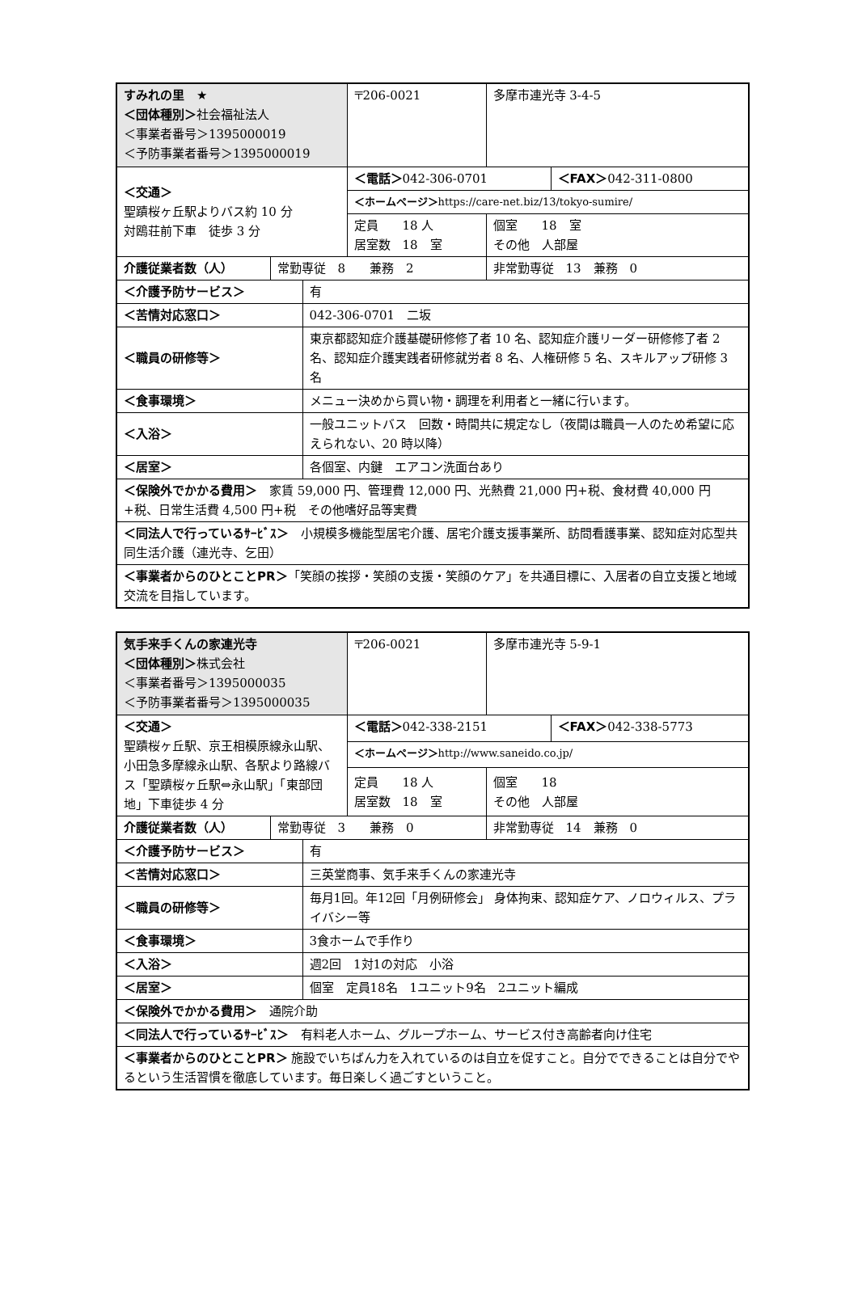| すみれの里 ★ ＜団体種別＞ 社会福祉法人 ＜事業者番号＞1395000019 ＜予防事業者番号＞1395000019 | | | 〒206-0021 | 多摩市連光寺 3-4-5 | |
| ＜交通＞ 聖蹟桜ヶ丘駅よりバス約 10 分 対鴎荘前下車 徒歩 3 分 | | | ＜電話＞ 042-306-0701 | | ＜FAX＞ 042-311-0800 |
| | | | ＜ホームページ＞ https://care-net.biz/13/tokyo-sumire/ | | |
| | | | 定員 18 人 居室数 18 室 | 個室 18 室 その他 人部屋 | |
| 介護従業者数（人） | 常勤専従 8 兼務 2 | | | 非常勤専従 13 兼務 0 | |
| ＜介護予防サービス＞ | | 有 | | | |
| ＜苦情対応窓口＞ | | 042-306-0701 二坂 | | | |
| ＜職員の研修等＞ | | 東京都認知症介護基礎研修修了者 10 名、認知症介護リーダー研修修了者 2 名、認知症介護実践者研修就労者 8 名、人権研修 5 名、スキルアップ研修 3 名 | | | |
| ＜食事環境＞ | | メニュー決めから買い物・調理を利用者と一緒に行います。 | | | |
| ＜入浴＞ | | 一般ユニットバス 回数・時間共に規定なし（夜間は職員一人のため希望に応えられない、20 時以降） | | | |
| ＜居室＞ | | 各個室、内鍵 エアコン洗面台あり | | | |
| ＜保険外でかかる費用＞ 家賃 59,000 円、管理費 12,000 円、光熱費 21,000 円+税、食材費 40,000 円+税、日常生活費 4,500 円+税 その他嗜好品等実費 | | | | | |
| ＜同法人で行っているｻｰﾋﾞｽ＞ 小規模多機能型居宅介護、居宅介護支援事業所、訪問看護事業、認知症対応型共同生活介護（連光寺、乞田） | | | | | |
| ＜事業者からのひとことPR＞ 「笑顔の挨拶・笑顔の支援・笑顔のケア」を共通目標に、入居者の自立支援と地域交流を目指しています。 | | | | | |
| 気手来手くんの家連光寺 ＜団体種別＞ 株式会社 ＜事業者番号＞1395000035 ＜予防事業者番号＞1395000035 | | | 〒206-0021 | 多摩市連光寺 5-9-1 | |
| ＜交通＞ 聖蹟桜ヶ丘駅、京王相模原線永山駅、小田急多摩線永山駅、各駅より路線バス「聖蹟桜ヶ丘駅⇔永山駅」「東部団地」下車徒歩 4 分 | | | ＜電話＞ 042-338-2151 | | ＜FAX＞ 042-338-5773 |
| | | | ＜ホームページ＞ http://www.saneido.co.jp/ | | |
| | | | 定員 18 人 居室数 18 室 | 個室 18 その他 人部屋 | |
| 介護従業者数（人） | 常勤専従 3 兼務 0 | | | 非常勤専従 14 兼務 0 | |
| ＜介護予防サービス＞ | | 有 | | | |
| ＜苦情対応窓口＞ | | 三英堂商事、気手来手くんの家連光寺 | | | |
| ＜職員の研修等＞ | | 毎月1回。年12回「月例研修会」 身体拘束、認知症ケア、ノロウィルス、プライバシー等 | | | |
| ＜食事環境＞ | | 3食ホームで手作り | | | |
| ＜入浴＞ | | 週2回 1対1の対応 小浴 | | | |
| ＜居室＞ | | 個室 定員18名 1ユニット9名 2ユニット編成 | | | |
| ＜保険外でかかる費用＞ 通院介助 | | | | | |
| ＜同法人で行っているｻｰﾋﾞｽ＞ 有料老人ホーム、グループホーム、サービス付き高齢者向け住宅 | | | | | |
| ＜事業者からのひとことPR＞ 施設でいちばん力を入れているのは自立を促すこと。自分でできることは自分でやるという生活習慣を徹底しています。毎日楽しく過ごすということ。 | | | | | |